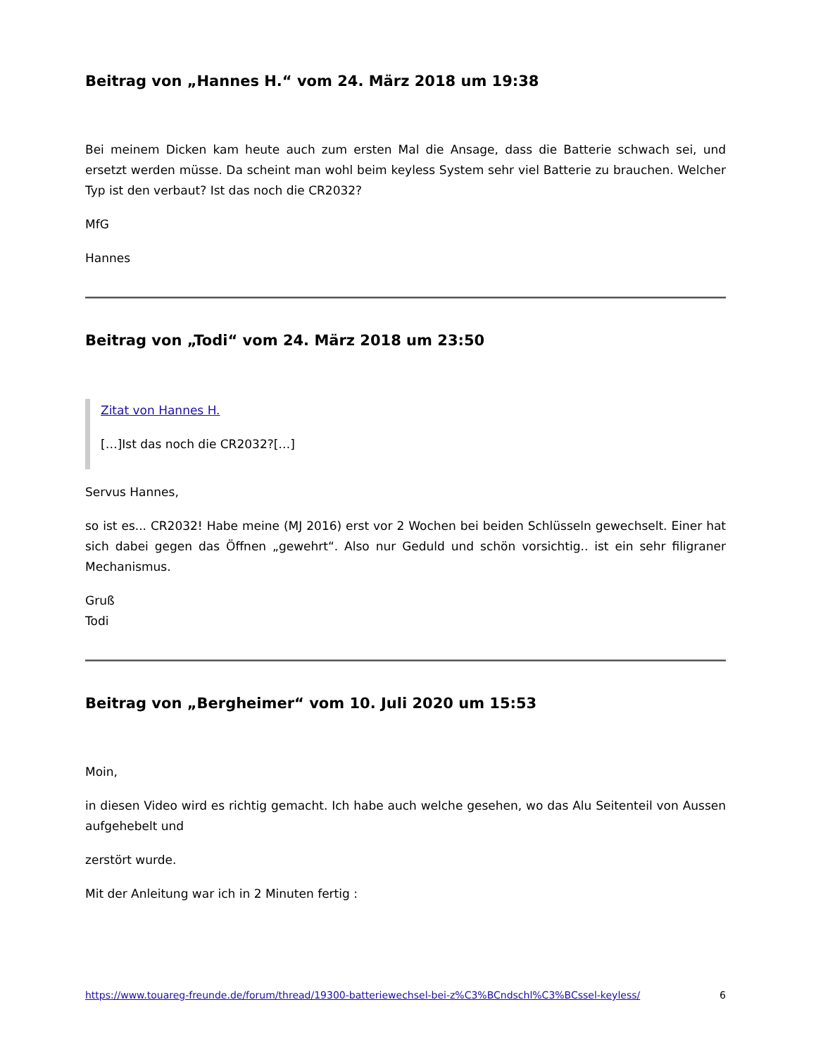Beitrag von „Hannes H.“ vom 24. März 2018 um 19:38
Bei meinem Dicken kam heute auch zum ersten Mal die Ansage, dass die Batterie schwach sei, und ersetzt werden müsse. Da scheint man wohl beim keyless System sehr viel Batterie zu brauchen. Welcher Typ ist den verbaut? Ist das noch die CR2032?
MfG
Hannes
Beitrag von „Todi“ vom 24. März 2018 um 23:50
Zitat von Hannes H.
[…]Ist das noch die CR2032?[…]
Servus Hannes,
so ist es... CR2032! Habe meine (MJ 2016) erst vor 2 Wochen bei beiden Schlüsseln gewechselt. Einer hat sich dabei gegen das Öffnen „gewehrt“. Also nur Geduld und schön vorsichtig.. ist ein sehr filigraner Mechanismus.
Gruß
Todi
Beitrag von „Bergheimer“ vom 10. Juli 2020 um 15:53
Moin,
in diesen Video wird es richtig gemacht. Ich habe auch welche gesehen, wo das Alu Seitenteil von Aussen aufgehebelt und
zerstört wurde.
Mit der Anleitung war ich in 2 Minuten fertig :
https://www.touareg-freunde.de/forum/thread/19300-batteriewechsel-bei-z%C3%BCndschl%C3%BCssel-keyless/ 6